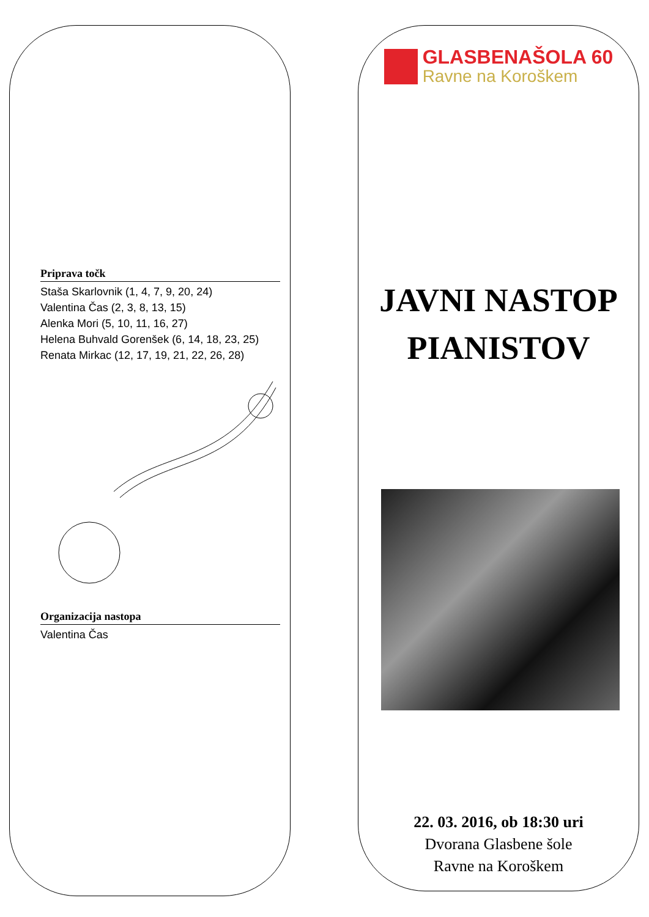Priprava točk
Staša Skarlovnik (1, 4, 7, 9, 20, 24)
Valentina Čas (2, 3, 8, 13, 15)
Alenka Mori (5, 10, 11, 16, 27)
Helena Buhvald Gorenšek (6, 14, 18, 23, 25)
Renata Mirkac (12, 17, 19, 21, 22, 26, 28)
Organizacija nastopa
Valentina Čas
GLASBENAŠOLA 60
Ravne na Koroškem
JAVNI NASTOP
PIANISTOV
22. 03. 2016, ob 18:30 uri
Dvorana Glasbene šole
Ravne na Koroškem